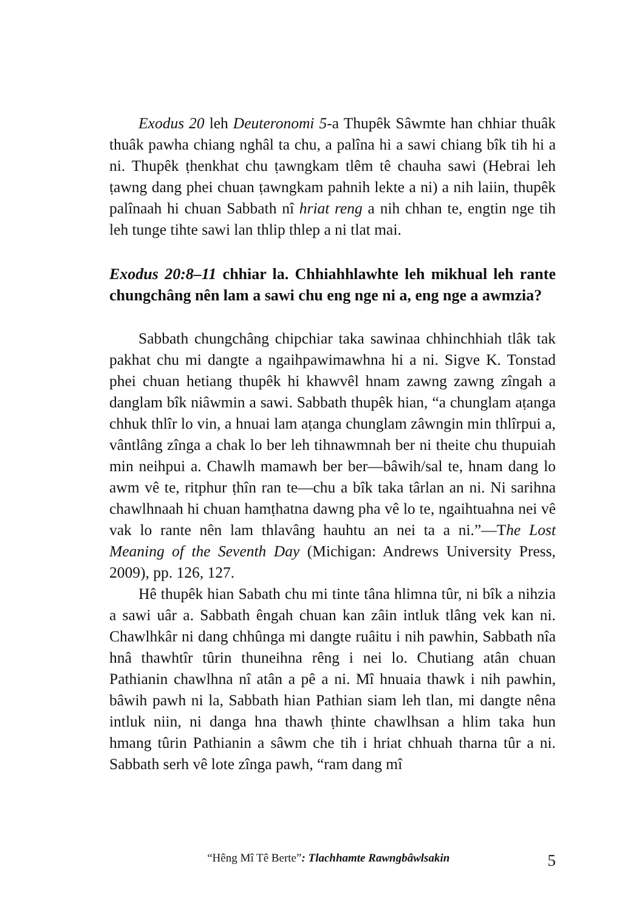Exodus 20 leh Deuteronomi 5-a Thupêk Sâwmte han chhiar thuâk thuâk pawha chiang nghâl ta chu, a palîna hi a sawi chiang bîk tih hi a ni. Thupêk ṭhenkhat chu ṭawngkam tlêm tê chauha sawi (Hebrai leh ṭawng dang phei chuan ṭawngkam pahnih lekte a ni) a nih laiin, thupêk palînaah hi chuan Sabbath nî hriat reng a nih chhan te, engtin nge tih leh tunge tihte sawi lan thlip thlep a ni tlat mai.
Exodus 20:8–11 chhiar la. Chhiahhlawhte leh mikhual leh rante chungchâng nên lam a sawi chu eng nge ni a, eng nge a awmzia?
Sabbath chungchâng chipchiar taka sawinaa chhinchhiah tlâk tak pakhat chu mi dangte a ngaihpawimawhna hi a ni. Sigve K. Tonstad phei chuan hetiang thupêk hi khawvêl hnam zawng zawng zîngah a danglam bîk niâwmin a sawi. Sabbath thupêk hian, “a chunglam aṭanga chhuk thlîr lo vin, a hnuai lam aṭanga chunglam zâwngin min thlîrpui a, vântlâng zînga a chak lo ber leh tihnawmnah ber ni theite chu thupuiah min neihpui a. Chawlh mamawh ber ber—bâwih/sal te, hnam dang lo awm vê te, ritphur ṭhîn ran te—chu a bîk taka târlan an ni. Ni sarihna chawlhnaah hi chuan hamṭhatna dawng pha vê lo te, ngaihtuahna nei vê vak lo rante nên lam thlavâng hauhtu an nei ta a ni.”—The Lost Meaning of the Seventh Day (Michigan: Andrews University Press, 2009), pp. 126, 127.
Hê thupêk hian Sabath chu mi tinte tâna hlimna tûr, ni bîk a nihzia a sawi uâr a. Sabbath êngah chuan kan zâin intluk tlâng vek kan ni. Chawlhkâr ni dang chhûnga mi dangte ruâitu i nih pawhin, Sabbath nîa hnâ thawhtîr tûrin thuneihna rêng i nei lo. Chutiang atân chuan Pathianin chawlhna nî atân a pê a ni. Mî hnuaia thawk i nih pawhin, bâwih pawh ni la, Sabbath hian Pathian siam leh tlan, mi dangte nêna intluk niin, ni danga hna thawh ṭhinte chawlhsan a hlim taka hun hmang tûrin Pathianin a sâwm che tih i hriat chhuah tharna tûr a ni. Sabbath serh vê lote zînga pawh, “ram dang mî
“Hêng Mî Tê Berte”: Tlachhamte Rawngbâwlsakin 5